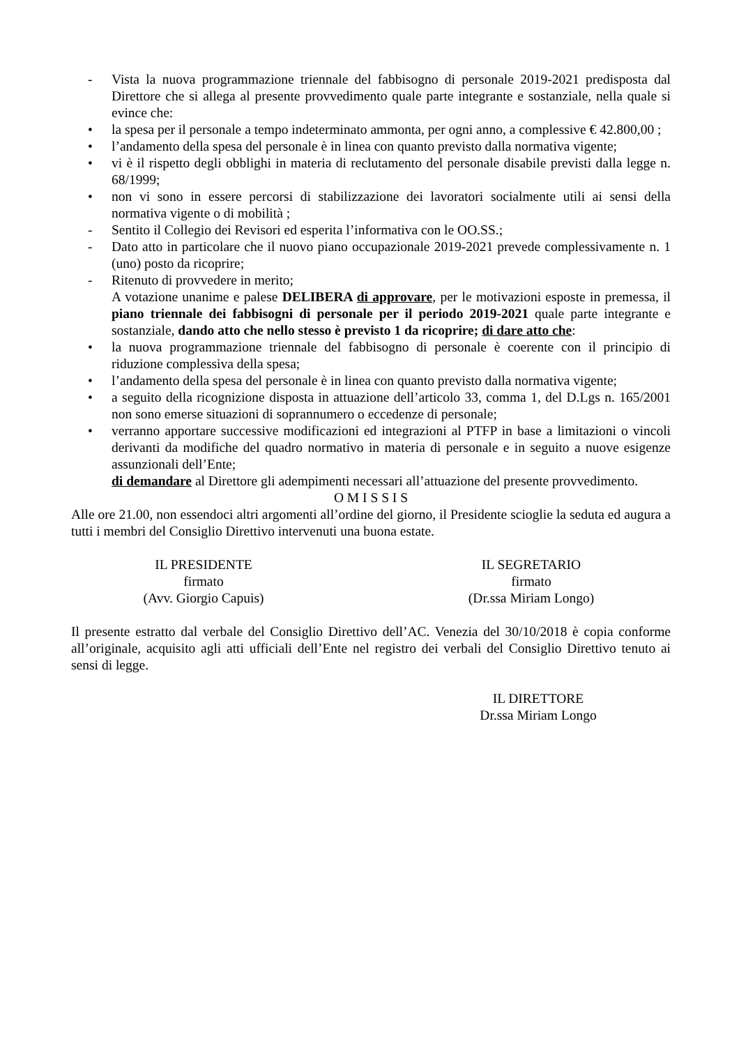- Vista la nuova programmazione triennale del fabbisogno di personale 2019-2021 predisposta dal Direttore che si allega al presente provvedimento quale parte integrante e sostanziale, nella quale si evince che:
• la spesa per il personale a tempo indeterminato ammonta, per ogni anno, a complessive € 42.800,00 ;
• l’andamento della spesa del personale è in linea con quanto previsto dalla normativa vigente;
• vi è il rispetto degli obblighi in materia di reclutamento del personale disabile previsti dalla legge n. 68/1999;
• non vi sono in essere percorsi di stabilizzazione dei lavoratori socialmente utili ai sensi della normativa vigente o di mobilità ;
- Sentito il Collegio dei Revisori ed esperita l’informativa con le OO.SS.;
- Dato atto in particolare che il nuovo piano occupazionale 2019-2021 prevede complessivamente n. 1 (uno) posto da ricoprire;
- Ritenuto di provvedere in merito;
A votazione unanime e palese DELIBERA di approvare, per le motivazioni esposte in premessa, il piano triennale dei fabbisogni di personale per il periodo 2019-2021 quale parte integrante e sostanziale, dando atto che nello stesso è previsto 1 da ricoprire; di dare atto che:
• la nuova programmazione triennale del fabbisogno di personale è coerente con il principio di riduzione complessiva della spesa;
• l’andamento della spesa del personale è in linea con quanto previsto dalla normativa vigente;
• a seguito della ricognizione disposta in attuazione dell’articolo 33, comma 1, del D.Lgs n. 165/2001 non sono emerse situazioni di soprannumero o eccedenze di personale;
• verranno apportare successive modificazioni ed integrazioni al PTFP in base a limitazioni o vincoli derivanti da modifiche del quadro normativo in materia di personale e in seguito a nuove esigenze assunzionali dell’Ente;
di demandare al Direttore gli adempimenti necessari all’attuazione del presente provvedimento.
O M I S S I S
Alle ore 21.00, non essendoci altri argomenti all’ordine del giorno, il Presidente scioglie la seduta ed augura a tutti i membri del Consiglio Direttivo intervenuti una buona estate.
IL PRESIDENTE
firmato
(Avv. Giorgio Capuis)
IL SEGRETARIO
firmato
(Dr.ssa Miriam Longo)
Il presente estratto dal verbale del Consiglio Direttivo dell’AC. Venezia del 30/10/2018 è copia conforme all’originale, acquisito agli atti ufficiali dell’Ente nel registro dei verbali del Consiglio Direttivo tenuto ai sensi di legge.
IL DIRETTORE
Dr.ssa Miriam Longo